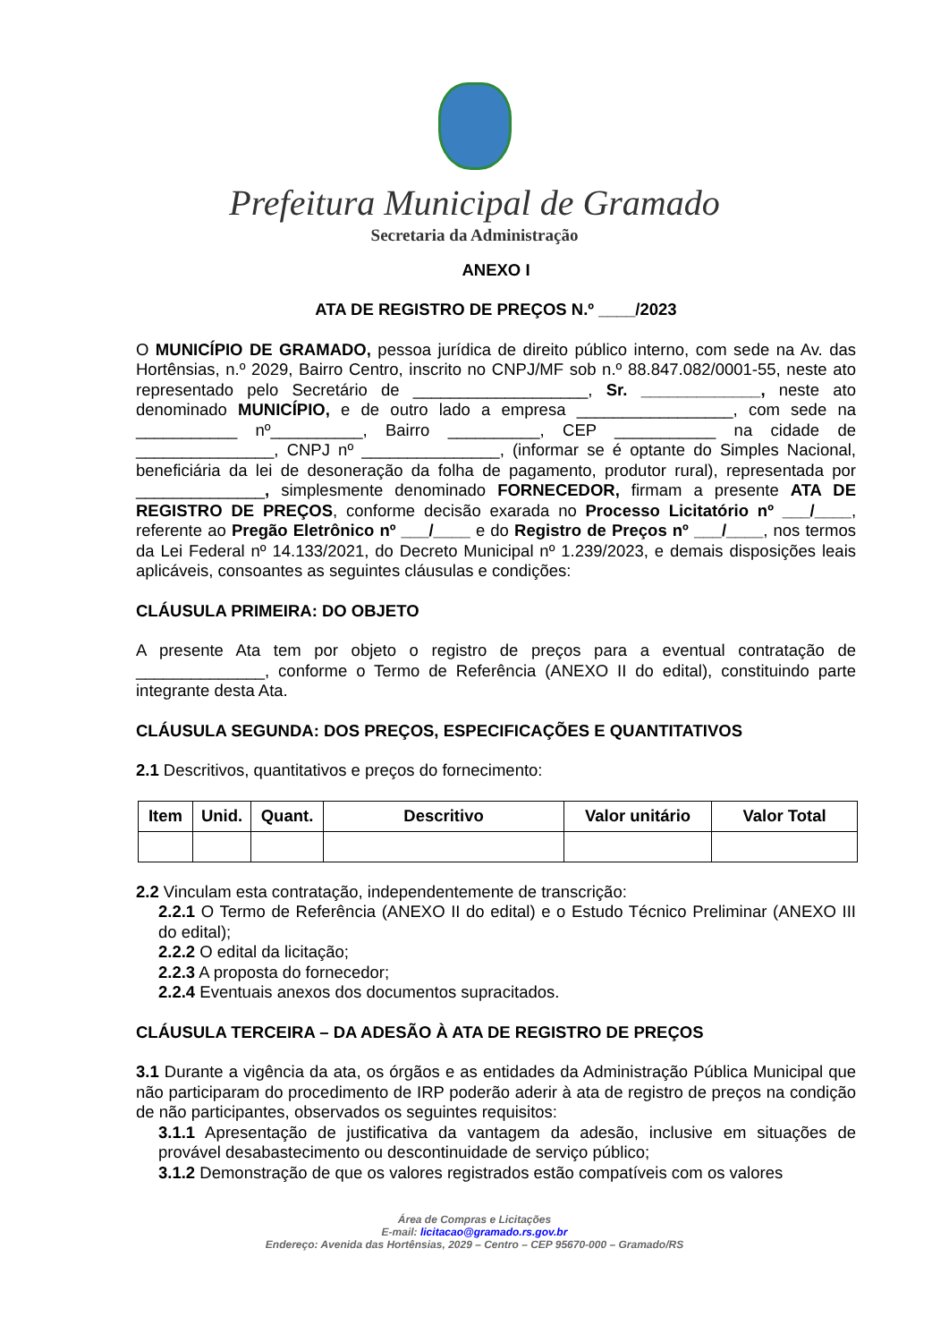Prefeitura Municipal de Gramado
Secretaria da Administração
ANEXO I
ATA DE REGISTRO DE PREÇOS N.º ____/2023
O MUNICÍPIO DE GRAMADO, pessoa jurídica de direito público interno, com sede na Av. das Hortênsias, n.º 2029, Bairro Centro, inscrito no CNPJ/MF sob n.º 88.847.082/0001-55, neste ato representado pelo Secretário de ___________________, Sr. _____________, neste ato denominado MUNICÍPIO, e de outro lado a empresa _________________, com sede na ___________ nº__________, Bairro __________, CEP ___________ na cidade de _______________, CNPJ nº _______________, (informar se é optante do Simples Nacional, beneficiária da lei de desoneração da folha de pagamento, produtor rural), representada por ______________, simplesmente denominado FORNECEDOR, firmam a presente ATA DE REGISTRO DE PREÇOS, conforme decisão exarada no Processo Licitatório nº ___/____, referente ao Pregão Eletrônico nº ___/____ e do Registro de Preços nº ___/____, nos termos da Lei Federal nº 14.133/2021, do Decreto Municipal nº 1.239/2023, e demais disposições leais aplicáveis, consoantes as seguintes cláusulas e condições:
CLÁUSULA PRIMEIRA: DO OBJETO
A presente Ata tem por objeto o registro de preços para a eventual contratação de ______________, conforme o Termo de Referência (ANEXO II do edital), constituindo parte integrante desta Ata.
CLÁUSULA SEGUNDA: DOS PREÇOS, ESPECIFICAÇÕES E QUANTITATIVOS
2.1 Descritivos, quantitativos e preços do fornecimento:
| Item | Unid. | Quant. | Descritivo | Valor unitário | Valor Total |
| --- | --- | --- | --- | --- | --- |
2.2 Vinculam esta contratação, independentemente de transcrição:
2.2.1 O Termo de Referência (ANEXO II do edital) e o Estudo Técnico Preliminar (ANEXO III do edital);
2.2.2 O edital da licitação;
2.2.3 A proposta do fornecedor;
2.2.4 Eventuais anexos dos documentos supracitados.
CLÁUSULA TERCEIRA – DA ADESÃO À ATA DE REGISTRO DE PREÇOS
3.1 Durante a vigência da ata, os órgãos e as entidades da Administração Pública Municipal que não participaram do procedimento de IRP poderão aderir à ata de registro de preços na condição de não participantes, observados os seguintes requisitos:
3.1.1 Apresentação de justificativa da vantagem da adesão, inclusive em situações de provável desabastecimento ou descontinuidade de serviço público;
3.1.2 Demonstração de que os valores registrados estão compatíveis com os valores
Área de Compras e Licitações
E-mail: licitacao@gramado.rs.gov.br
Endereço: Avenida das Hortênsias, 2029 – Centro – CEP 95670-000 – Gramado/RS